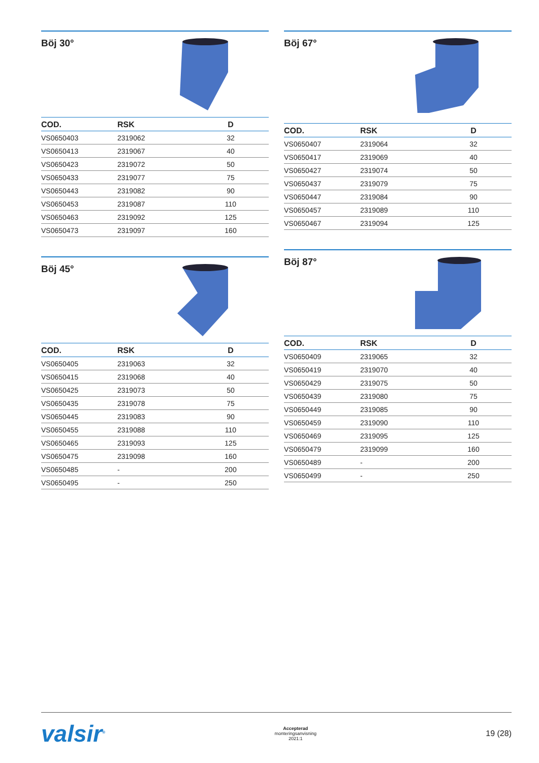Böj 30°
| COD. | RSK | D |
| --- | --- | --- |
| VS0650403 | 2319062 | 32 |
| VS0650413 | 2319067 | 40 |
| VS0650423 | 2319072 | 50 |
| VS0650433 | 2319077 | 75 |
| VS0650443 | 2319082 | 90 |
| VS0650453 | 2319087 | 110 |
| VS0650463 | 2319092 | 125 |
| VS0650473 | 2319097 | 160 |
Böj 45°
| COD. | RSK | D |
| --- | --- | --- |
| VS0650405 | 2319063 | 32 |
| VS0650415 | 2319068 | 40 |
| VS0650425 | 2319073 | 50 |
| VS0650435 | 2319078 | 75 |
| VS0650445 | 2319083 | 90 |
| VS0650455 | 2319088 | 110 |
| VS0650465 | 2319093 | 125 |
| VS0650475 | 2319098 | 160 |
| VS0650485 | - | 200 |
| VS0650495 | - | 250 |
Böj 67°
| COD. | RSK | D |
| --- | --- | --- |
| VS0650407 | 2319064 | 32 |
| VS0650417 | 2319069 | 40 |
| VS0650427 | 2319074 | 50 |
| VS0650437 | 2319079 | 75 |
| VS0650447 | 2319084 | 90 |
| VS0650457 | 2319089 | 110 |
| VS0650467 | 2319094 | 125 |
Böj 87°
| COD. | RSK | D |
| --- | --- | --- |
| VS0650409 | 2319065 | 32 |
| VS0650419 | 2319070 | 40 |
| VS0650429 | 2319075 | 50 |
| VS0650439 | 2319080 | 75 |
| VS0650449 | 2319085 | 90 |
| VS0650459 | 2319090 | 110 |
| VS0650469 | 2319095 | 125 |
| VS0650479 | 2319099 | 160 |
| VS0650489 | - | 200 |
| VS0650499 | - | 250 |
valsir<sup>®</sup>
Accepterad
monteringsanvisning
2021:1
19 (28)